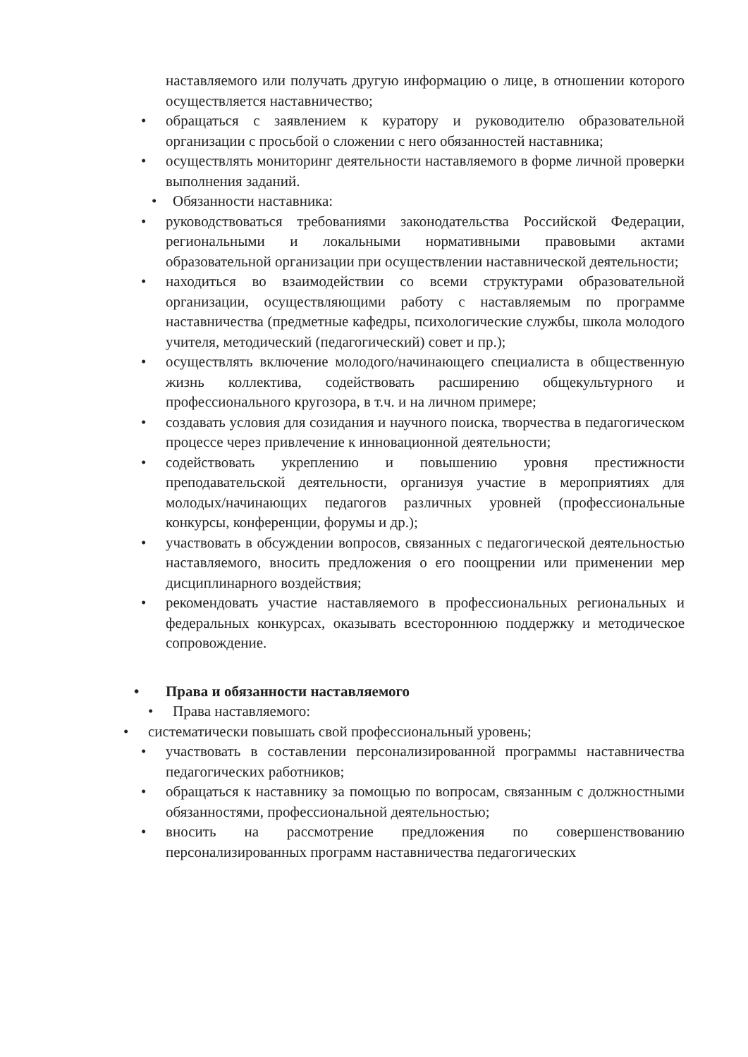наставляемого или получать другую информацию о лице, в отношении которого осуществляется наставничество;
• обращаться с заявлением к куратору и руководителю образовательной организации с просьбой о сложении с него обязанностей наставника;
• осуществлять мониторинг деятельности наставляемого в форме личной проверки выполнения заданий.
• Обязанности наставника:
• руководствоваться требованиями законодательства Российской Федерации, региональными и локальными нормативными правовыми актами образовательной организации при осуществлении наставнической деятельности;
• находиться во взаимодействии со всеми структурами образовательной организации, осуществляющими работу с наставляемым по программе наставничества (предметные кафедры, психологические службы, школа молодого учителя, методический (педагогический) совет и пр.);
• осуществлять включение молодого/начинающего специалиста в общественную жизнь коллектива, содействовать расширению общекультурного и профессионального кругозора, в т.ч. и на личном примере;
• создавать условия для созидания и научного поиска, творчества в педагогическом процессе через привлечение к инновационной деятельности;
• содействовать укреплению и повышению уровня престижности преподавательской деятельности, организуя участие в мероприятиях для молодых/начинающих педагогов различных уровней (профессиональные конкурсы, конференции, форумы и др.);
• участвовать в обсуждении вопросов, связанных с педагогической деятельностью наставляемого, вносить предложения о его поощрении или применении мер дисциплинарного воздействия;
• рекомендовать участие наставляемого в профессиональных региональных и федеральных конкурсах, оказывать всестороннюю поддержку и методическое сопровождение.
• Права и обязанности наставляемого
• Права наставляемого:
• систематически повышать свой профессиональный уровень;
• участвовать в составлении персонализированной программы наставничества педагогических работников;
• обращаться к наставнику за помощью по вопросам, связанным с должностными обязанностями, профессиональной деятельностью;
• вносить на рассмотрение предложения по совершенствованию персонализированных программ наставничества педагогических